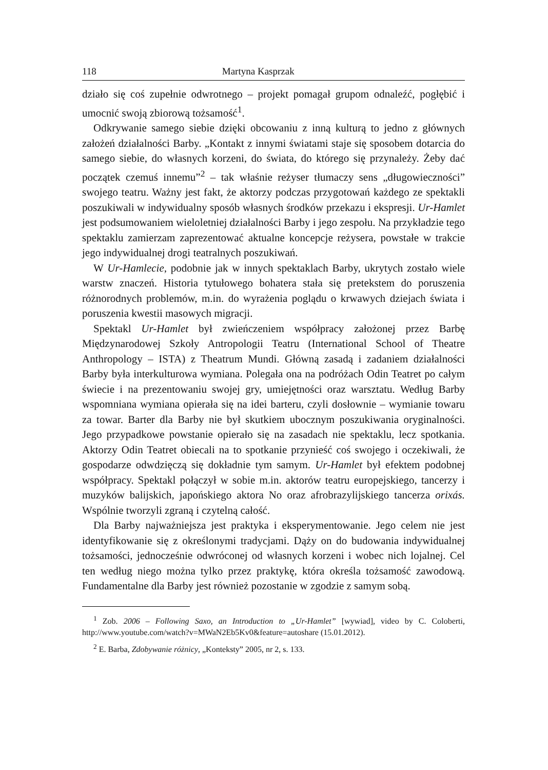118 Martyna Kasprzak
działo się coś zupełnie odwrotnego – projekt pomagał grupom odnaleźć, pogłębić i umocnić swoją zbiorową tożsamość<sup>1</sup>.
Odkrywanie samego siebie dzięki obcowaniu z inną kulturą to jedno z głównych założeń działalności Barby. „Kontakt z innymi światami staje się sposobem dotarcia do samego siebie, do własnych korzeni, do świata, do którego się przynależy. Żeby dać początek czemuś innemu”<sup>2</sup> – tak właśnie reżyser tłumaczy sens „długowieczności” swojego teatru. Ważny jest fakt, że aktorzy podczas przygotowań każdego ze spektakli poszukiwali w indywidualny sposób własnych środków przekazu i ekspresji. Ur-Hamlet jest podsumowaniem wieloletniej działalności Barby i jego zespołu. Na przykładzie tego spektaklu zamierzam zaprezentować aktualne koncepcje reżysera, powstałe w trakcie jego indywidualnej drogi teatralnych poszukiwań.
W Ur-Hamlecie, podobnie jak w innych spektaklach Barby, ukrytych zostało wiele warstw znaczeń. Historia tytułowego bohatera stała się pretekstem do poruszenia różnorodnych problemów, m.in. do wyrażenia poglądu o krwawych dziejach świata i poruszenia kwestii masowych migracji.
Spektakl Ur-Hamlet był zwieńczeniem współpracy założonej przez Barbę Międzynarodowej Szkoły Antropologii Teatru (International School of Theatre Anthropology – ISTA) z Theatrum Mundi. Główną zasadą i zadaniem działalności Barby była interkulturowa wymiana. Polegała ona na podróżach Odin Teatret po całym świecie i na prezentowaniu swojej gry, umiejętności oraz warsztatu. Według Barby wspomniana wymiana opierała się na idei barteru, czyli dosłownie – wymianie towaru za towar. Barter dla Barby nie był skutkiem ubocznym poszukiwania oryginalności. Jego przypadkowe powstanie opierało się na zasadach nie spektaklu, lecz spotkania. Aktorzy Odin Teatret obiecali na to spotkanie przynieść coś swojego i oczekiwali, że gospodarze odwdzięczą się dokładnie tym samym. Ur-Hamlet był efektem podobnej współpracy. Spektakl połączył w sobie m.in. aktorów teatru europejskiego, tancerzy i muzyków balijskich, japońskiego aktora No oraz afrobrazylijskiego tancerza orixás. Wspólnie tworzyli zgraną i czytelną całość.
Dla Barby najważniejsza jest praktyka i eksperymentowanie. Jego celem nie jest identyfikowanie się z określonymi tradycjami. Dąży on do budowania indywidualnej tożsamości, jednocześnie odwróconej od własnych korzeni i wobec nich lojalnej. Cel ten według niego można tylko przez praktykę, która określa tożsamość zawodową. Fundamentalne dla Barby jest również pozostanie w zgodzie z samym sobą.
<sup>1</sup> Zob. 2006 – Following Saxo, an Introduction to „Ur-Hamlet” [wywiad], video by C. Coloberti, http://www.youtube.com/watch?v=MWaN2Eb5Kv0&feature=autoshare (15.01.2012).
<sup>2</sup> E. Barba, Zdobywanie różnicy, „Konteksty” 2005, nr 2, s. 133.